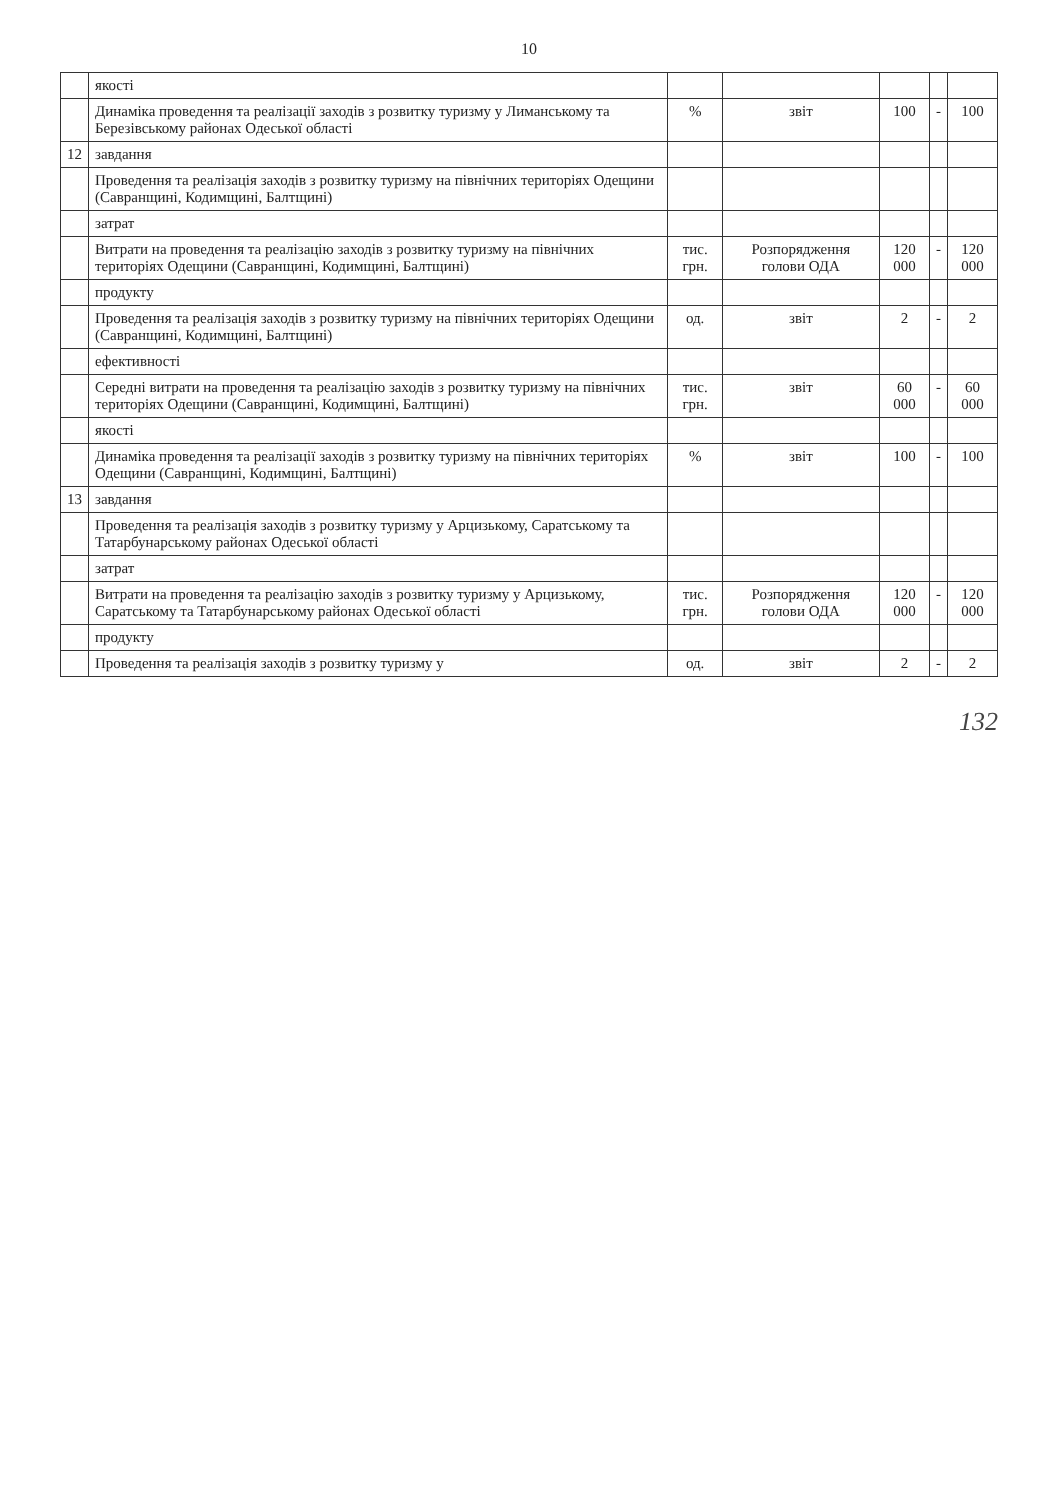10
| | якості | | | | | |
| | Динаміка проведення та реалізації заходів з розвитку туризму у Лиманському та Березівському районах Одеської області | % | звіт | 100 | - | 100 |
| 12 | завдання | | | | | |
| | Проведення та реалізація заходів з розвитку туризму на північних територіях Одещини (Савранщині, Кодимщині, Балтщині) | | | | | |
| | затрат | | | | | |
| | Витрати на проведення та реалізацію заходів з розвитку туризму на північних територіях Одещини (Савранщині, Кодимщині, Балтщині) | тис. грн. | Розпорядження голови ОДА | 120 000 | - | 120 000 |
| | продукту | | | | | |
| | Проведення та реалізація заходів з розвитку туризму на північних територіях Одещини (Савранщині, Кодимщині, Балтщині) | од. | звіт | 2 | - | 2 |
| | ефективності | | | | | |
| | Середні витрати на проведення та реалізацію заходів з розвитку туризму на північних територіях Одещини (Савранщині, Кодимщині, Балтщині) | тис. грн. | звіт | 60 000 | - | 60 000 |
| | якості | | | | | |
| | Динаміка проведення та реалізації заходів з розвитку туризму на північних територіях Одещини (Савранщині, Кодимщині, Балтщині) | % | звіт | 100 | - | 100 |
| 13 | завдання | | | | | |
| | Проведення та реалізація заходів з розвитку туризму у Арцизькому, Саратському та Татарбунарському районах Одеської області | | | | | |
| | затрат | | | | | |
| | Витрати на проведення та реалізацію заходів з розвитку туризму у Арцизькому, Саратському та Татарбунарському районах Одеської області | тис. грн. | Розпорядження голови ОДА | 120 000 | - | 120 000 |
| | продукту | | | | | |
| | Проведення та реалізація заходів з розвитку туризму у | од. | звіт | 2 | - | 2 |
132